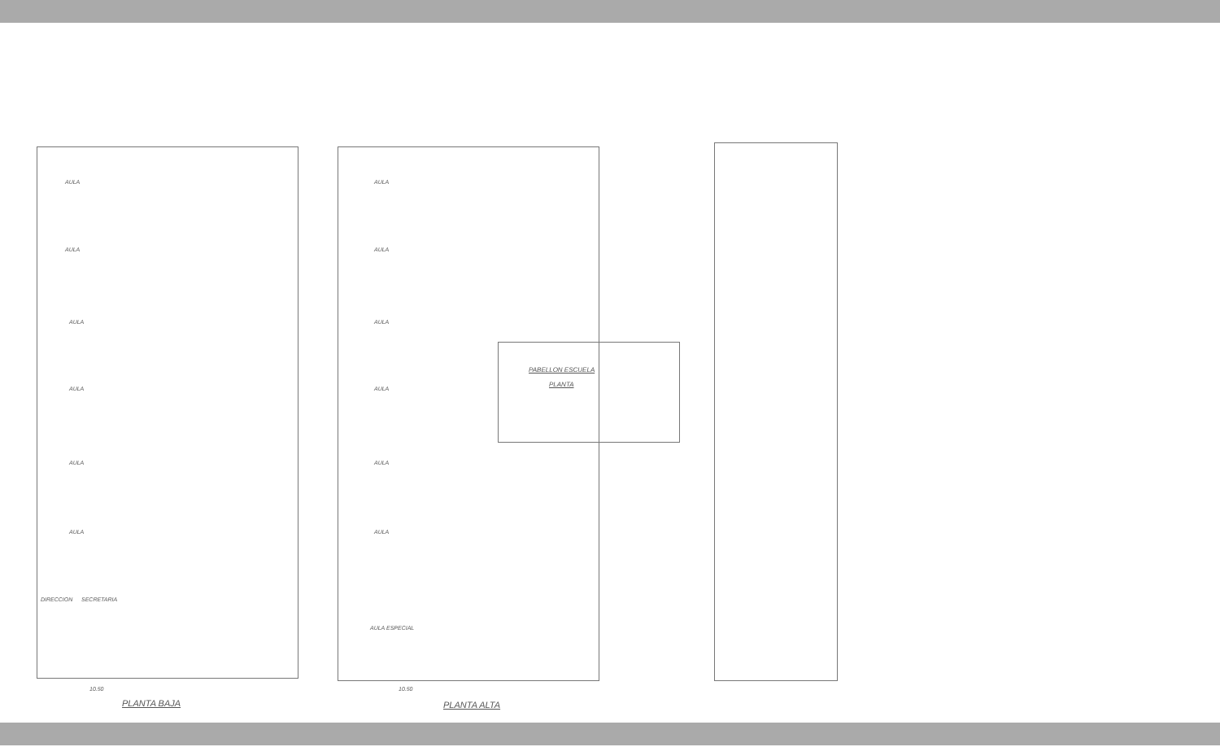AULA
AULA
AULA
AULA
AULA
AULA
DIRECCION SECRETARIA
AULA
AULA
AULA
AULA
AULA
AULA
AULA ESPECIAL
10.50 10.50
PABELLON ESCUELA
PLANTA
PLANTA BAJA PLANTA ALTA